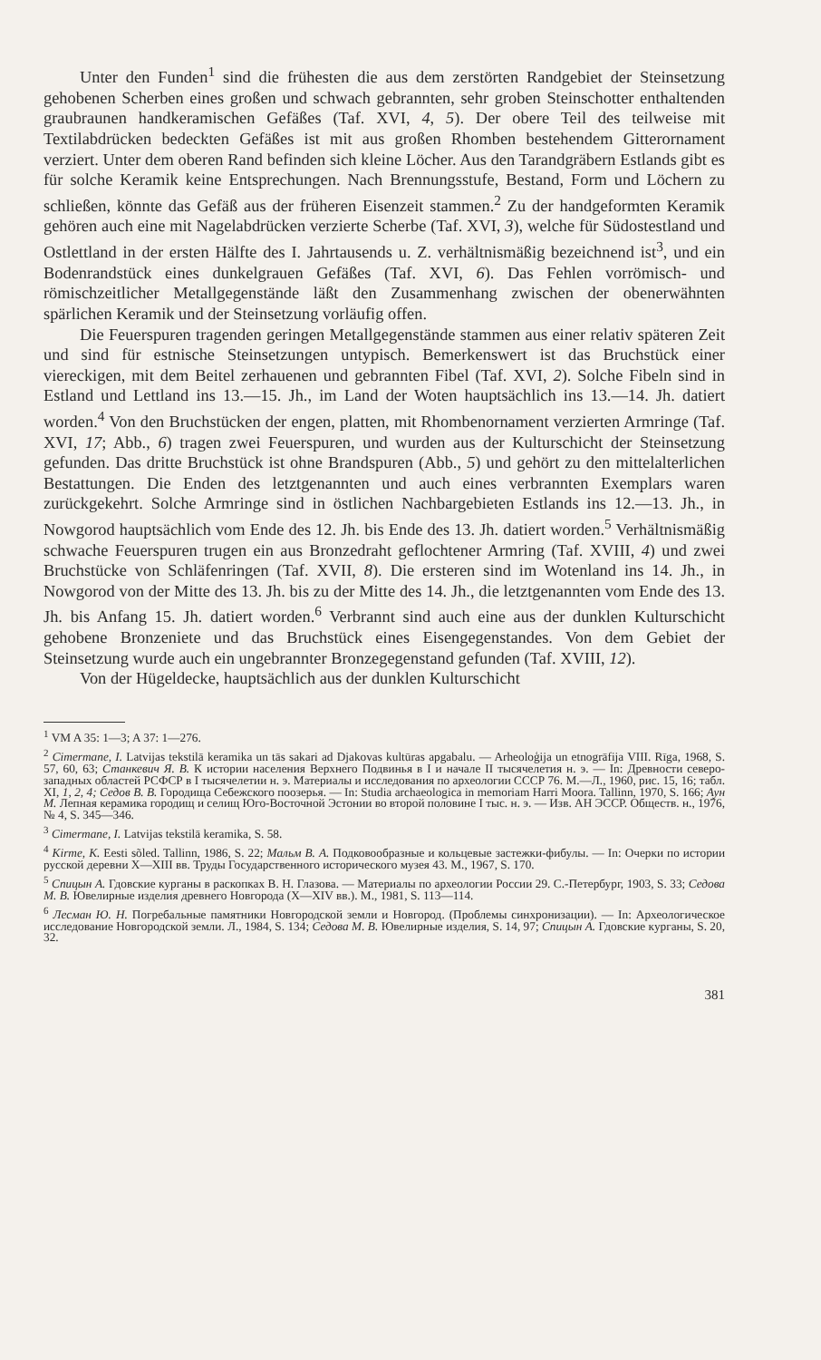Unter den Funden<sup>1</sup> sind die frühesten die aus dem zerstörten Randgebiet der Steinsetzung gehobenen Scherben eines großen und schwach gebrannten, sehr groben Steinschotter enthaltenden graubraunen handkeramischen Gefäßes (Taf. XVI, 4, 5). Der obere Teil des teilweise mit Textilabdrücken bedeckten Gefäßes ist mit aus großen Rhomben bestehendem Gitterornament verziert. Unter dem oberen Rand befinden sich kleine Löcher. Aus den Tarandgräbern Estlands gibt es für solche Keramik keine Entsprechungen. Nach Brennungsstufe, Bestand, Form und Löchern zu schließen, könnte das Gefäß aus der früheren Eisenzeit stammen.<sup>2</sup> Zu der handgeformten Keramik gehören auch eine mit Nagelabdrücken verzierte Scherbe (Taf. XVI, 3), welche für Südostestland und Ostlettland in der ersten Hälfte des I. Jahrtausends u. Z. verhältnismäßig bezeichnend ist<sup>3</sup>, und ein Bodenrandstück eines dunkelgrauen Gefäßes (Taf. XVI, 6). Das Fehlen vorrömisch- und römischzeitlicher Metallgegenstände läßt den Zusammenhang zwischen der obenerwähnten spärlichen Keramik und der Steinsetzung vorläufig offen.
Die Feuerspuren tragenden geringen Metallgegenstände stammen aus einer relativ späteren Zeit und sind für estnische Steinsetzungen untypisch. Bemerkenswert ist das Bruchstück einer viereckigen, mit dem Beitel zerhauenen und gebrannten Fibel (Taf. XVI, 2). Solche Fibeln sind in Estland und Lettland ins 13.—15. Jh., im Land der Woten hauptsächlich ins 13.—14. Jh. datiert worden.<sup>4</sup> Von den Bruchstücken der engen, platten, mit Rhombenornament verzierten Armringe (Taf. XVI, 17; Abb., 6) tragen zwei Feuerspuren, und wurden aus der Kulturschicht der Steinsetzung gefunden. Das dritte Bruchstück ist ohne Brandspuren (Abb., 5) und gehört zu den mittelalterlichen Bestattungen. Die Enden des letztgenannten und auch eines verbrannten Exemplars waren zurückgekehrt. Solche Armringe sind in östlichen Nachbargebieten Estlands ins 12.—13. Jh., in Nowgorod hauptsächlich vom Ende des 12. Jh. bis Ende des 13. Jh. datiert worden.<sup>5</sup> Verhältnismäßig schwache Feuerspuren trugen ein aus Bronzedraht geflochtener Armring (Taf. XVIII, 4) und zwei Bruchstücke von Schläfenringen (Taf. XVII, 8). Die ersteren sind im Wotenland ins 14. Jh., in Nowgorod von der Mitte des 13. Jh. bis zu der Mitte des 14. Jh., die letztgenannten vom Ende des 13. Jh. bis Anfang 15. Jh. datiert worden.<sup>6</sup> Verbrannt sind auch eine aus der dunklen Kulturschicht gehobene Bronzeniete und das Bruchstück eines Eisengegenstandes. Von dem Gebiet der Steinsetzung wurde auch ein ungebrannter Bronzegegenstand gefunden (Taf. XVIII, 12).
Von der Hügeldecke, hauptsächlich aus der dunklen Kulturschicht
<sup>1</sup> VM A 35: 1—3; A 37: 1—276.
<sup>2</sup> Cimermane, I. Latvijas tekstilā keramika un tās sakari ad Djakovas kultūras apgabalu. — Arheoloģija un etnogrāfija VIII. Rīga, 1968, S. 57, 60, 63; Станкевич Я. В. К истории населения Верхнего Подвинья в I и начале II тысячелетия н. э. — In: Древности северо-западных областей РСФСР в I тысячелетии н. э. Материалы и исследования по археологии СССР 76. М.—Л., 1960, рис. 15, 16; табл. XI, 1, 2, 4; Седов В. В. Городища Себежского поозерья. — In: Studia archaeologica in memoriam Harri Moora. Tallinn, 1970, S. 166; Аун М. Лепная керамика городищ и селищ Юго-Восточной Эстонии во второй половине I тыс. н. э. — Изв. АН ЭССР. Обществ. н., 1976, № 4, S. 345—346.
<sup>3</sup> Cimermane, I. Latvijas tekstilā keramika, S. 58.
<sup>4</sup> Kirme, K. Eesti sõled. Tallinn, 1986, S. 22; Мальм В. А. Подковообразные и кольцевые застежки-фибулы. — In: Очерки по истории русской деревни X—XIII вв. Труды Государственного исторического музея 43. М., 1967, S. 170.
<sup>5</sup> Спицын А. Гдовские курганы в раскопках В. Н. Глазова. — Материалы по археологии России 29. С.-Петербург, 1903, S. 33; Седова М. В. Ювелирные изделия древнего Новгорода (X—XIV вв.). М., 1981, S. 113—114.
<sup>6</sup> Лесман Ю. Н. Погребальные памятники Новгородской земли и Новгород. (Проблемы синхронизации). — In: Археологическое исследование Новгородской земли. Л., 1984, S. 134; Седова М. В. Ювелирные изделия, S. 14, 97; Спицын А. Гдовские курганы, S. 20, 32.
381